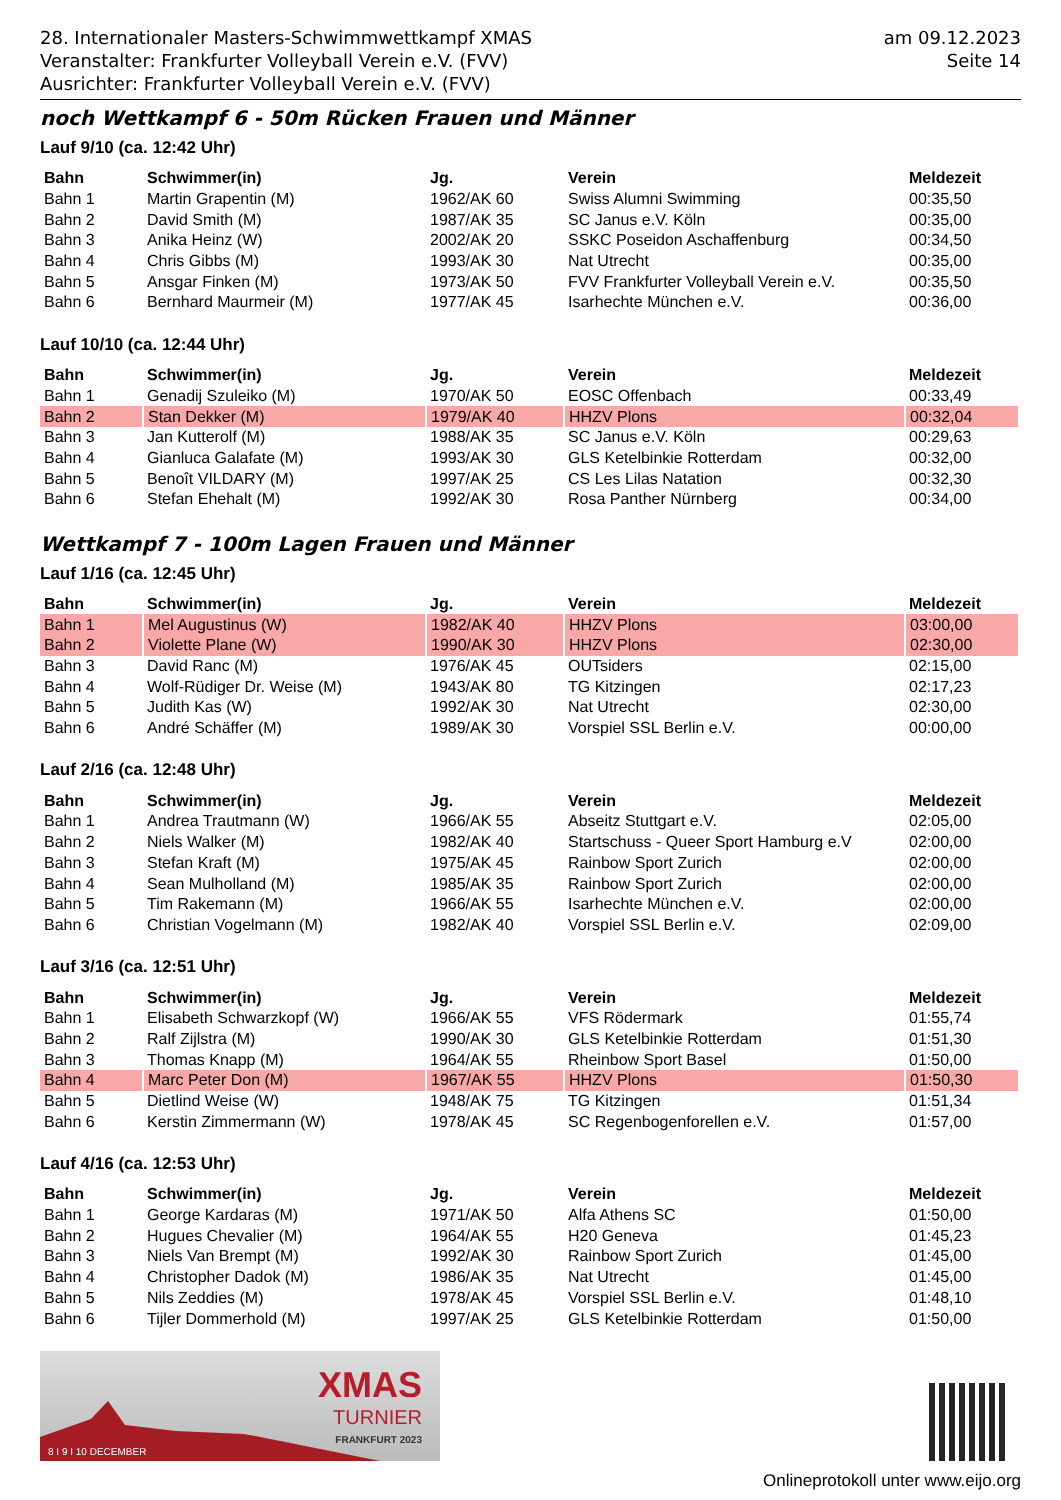28. Internationaler Masters-Schwimmwettkampf XMAS
Veranstalter: Frankfurter Volleyball Verein e.V. (FVV)
Ausrichter: Frankfurter Volleyball Verein e.V. (FVV)
am 09.12.2023
Seite 14
noch Wettkampf 6 - 50m Rücken Frauen und Männer
Lauf 9/10 (ca. 12:42 Uhr)
| Bahn | Schwimmer(in) | Jg. | Verein | Meldezeit |
| --- | --- | --- | --- | --- |
| Bahn 1 | Martin Grapentin (M) | 1962/AK 60 | Swiss Alumni Swimming | 00:35,50 |
| Bahn 2 | David Smith (M) | 1987/AK 35 | SC Janus e.V. Köln | 00:35,00 |
| Bahn 3 | Anika Heinz (W) | 2002/AK 20 | SSKC Poseidon Aschaffenburg | 00:34,50 |
| Bahn 4 | Chris Gibbs (M) | 1993/AK 30 | Nat Utrecht | 00:35,00 |
| Bahn 5 | Ansgar Finken (M) | 1973/AK 50 | FVV Frankfurter Volleyball Verein e.V. | 00:35,50 |
| Bahn 6 | Bernhard Maurmeir (M) | 1977/AK 45 | Isarhechte München e.V. | 00:36,00 |
Lauf 10/10 (ca. 12:44 Uhr)
| Bahn | Schwimmer(in) | Jg. | Verein | Meldezeit |
| --- | --- | --- | --- | --- |
| Bahn 1 | Genadij Szuleiko (M) | 1970/AK 50 | EOSC Offenbach | 00:33,49 |
| Bahn 2 | Stan Dekker (M) | 1979/AK 40 | HHZV Plons | 00:32,04 |
| Bahn 3 | Jan Kutterolf (M) | 1988/AK 35 | SC Janus e.V. Köln | 00:29,63 |
| Bahn 4 | Gianluca Galafate (M) | 1993/AK 30 | GLS Ketelbinkie Rotterdam | 00:32,00 |
| Bahn 5 | Benoît VILDARY (M) | 1997/AK 25 | CS Les Lilas Natation | 00:32,30 |
| Bahn 6 | Stefan Ehehalt (M) | 1992/AK 30 | Rosa Panther Nürnberg | 00:34,00 |
Wettkampf 7 - 100m Lagen Frauen und Männer
Lauf 1/16 (ca. 12:45 Uhr)
| Bahn | Schwimmer(in) | Jg. | Verein | Meldezeit |
| --- | --- | --- | --- | --- |
| Bahn 1 | Mel Augustinus (W) | 1982/AK 40 | HHZV Plons | 03:00,00 |
| Bahn 2 | Violette Plane (W) | 1990/AK 30 | HHZV Plons | 02:30,00 |
| Bahn 3 | David Ranc (M) | 1976/AK 45 | OUTsiders | 02:15,00 |
| Bahn 4 | Wolf-Rüdiger Dr. Weise (M) | 1943/AK 80 | TG Kitzingen | 02:17,23 |
| Bahn 5 | Judith Kas (W) | 1992/AK 30 | Nat Utrecht | 02:30,00 |
| Bahn 6 | André Schäffer (M) | 1989/AK 30 | Vorspiel SSL Berlin e.V. | 00:00,00 |
Lauf 2/16 (ca. 12:48 Uhr)
| Bahn | Schwimmer(in) | Jg. | Verein | Meldezeit |
| --- | --- | --- | --- | --- |
| Bahn 1 | Andrea Trautmann (W) | 1966/AK 55 | Abseitz Stuttgart e.V. | 02:05,00 |
| Bahn 2 | Niels Walker (M) | 1982/AK 40 | Startschuss - Queer Sport Hamburg e.V | 02:00,00 |
| Bahn 3 | Stefan Kraft (M) | 1975/AK 45 | Rainbow Sport Zurich | 02:00,00 |
| Bahn 4 | Sean Mulholland (M) | 1985/AK 35 | Rainbow Sport Zurich | 02:00,00 |
| Bahn 5 | Tim Rakemann (M) | 1966/AK 55 | Isarhechte München e.V. | 02:00,00 |
| Bahn 6 | Christian Vogelmann (M) | 1982/AK 40 | Vorspiel SSL Berlin e.V. | 02:09,00 |
Lauf 3/16 (ca. 12:51 Uhr)
| Bahn | Schwimmer(in) | Jg. | Verein | Meldezeit |
| --- | --- | --- | --- | --- |
| Bahn 1 | Elisabeth Schwarzkopf (W) | 1966/AK 55 | VFS Rödermark | 01:55,74 |
| Bahn 2 | Ralf Zijlstra (M) | 1990/AK 30 | GLS Ketelbinkie Rotterdam | 01:51,30 |
| Bahn 3 | Thomas Knapp (M) | 1964/AK 55 | Rheinbow Sport Basel | 01:50,00 |
| Bahn 4 | Marc Peter Don (M) | 1967/AK 55 | HHZV Plons | 01:50,30 |
| Bahn 5 | Dietlind Weise (W) | 1948/AK 75 | TG Kitzingen | 01:51,34 |
| Bahn 6 | Kerstin Zimmermann (W) | 1978/AK 45 | SC Regenbogenforellen e.V. | 01:57,00 |
Lauf 4/16 (ca. 12:53 Uhr)
| Bahn | Schwimmer(in) | Jg. | Verein | Meldezeit |
| --- | --- | --- | --- | --- |
| Bahn 1 | George Kardaras (M) | 1971/AK 50 | Alfa Athens SC | 01:50,00 |
| Bahn 2 | Hugues Chevalier (M) | 1964/AK 55 | H20 Geneva | 01:45,23 |
| Bahn 3 | Niels Van Brempt (M) | 1992/AK 30 | Rainbow Sport Zurich | 01:45,00 |
| Bahn 4 | Christopher Dadok (M) | 1986/AK 35 | Nat Utrecht | 01:45,00 |
| Bahn 5 | Nils Zeddies (M) | 1978/AK 45 | Vorspiel SSL Berlin e.V. | 01:48,10 |
| Bahn 6 | Tijler Dommerhold (M) | 1997/AK 25 | GLS Ketelbinkie Rotterdam | 01:50,00 |
XMAS
TURNIER
FRANKFURT 2023
8 I 9 I 10 DECEMBER
Onlineprotokoll unter www.eijo.org